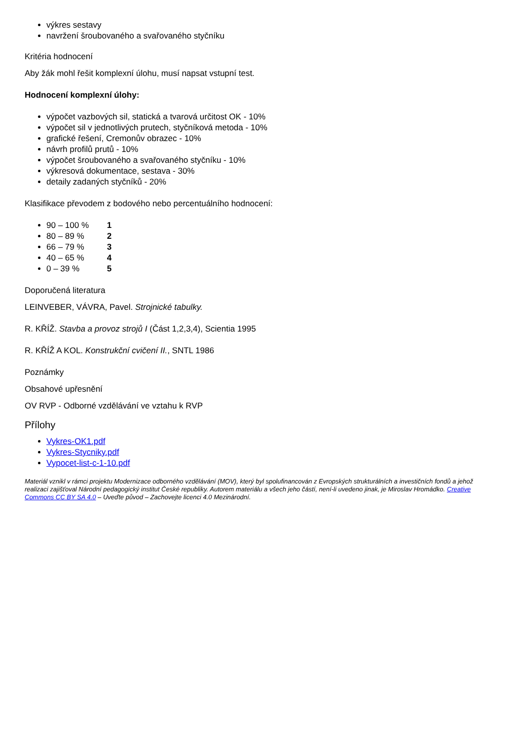výkres sestavy
navržení šroubovaného a svařovaného styčníku
Kritéria hodnocení
Aby žák mohl řešit komplexní úlohu, musí napsat vstupní test.
Hodnocení komplexní úlohy:
výpočet vazbových sil, statická a tvarová určitost OK - 10%
výpočet sil v jednotlivých prutech, styčníková metoda - 10%
grafické řešení, Cremonův obrazec - 10%
návrh profilů prutů - 10%
výpočet šroubovaného a svařovaného styčníku - 10%
výkresová dokumentace, sestava - 30%
detaily zadaných styčníků - 20%
Klasifikace převodem z bodového nebo percentuálního hodnocení:
90 – 100 % 1
80 – 89 % 2
66 – 79 % 3
40 – 65 % 4
0 – 39 % 5
Doporučená literatura
LEINVEBER, VÁVRA, Pavel. Strojnické tabulky.
R. KŘÍŽ. Stavba a provoz strojů I (Část 1,2,3,4), Scientia 1995
R. KŘÍŽ A KOL. Konstrukční cvičení II., SNTL 1986
Poznámky
Obsahové upřesnění
OV RVP - Odborné vzdělávání ve vztahu k RVP
Přílohy
Vykres-OK1.pdf
Vykres-Stycniky.pdf
Vypocet-list-c-1-10.pdf
Materiál vznikl v rámci projektu Modernizace odborného vzdělávání (MOV), který byl spolufinancován z Evropských strukturálních a investičních fondů a jehož realizaci zajišťoval Národní pedagogický institut České republiky. Autorem materiálu a všech jeho částí, není-li uvedeno jinak, je Miroslav Hromádko. Creative Commons CC BY SA 4.0 – Uveďte původ – Zachovejte licenci 4.0 Mezinárodní.